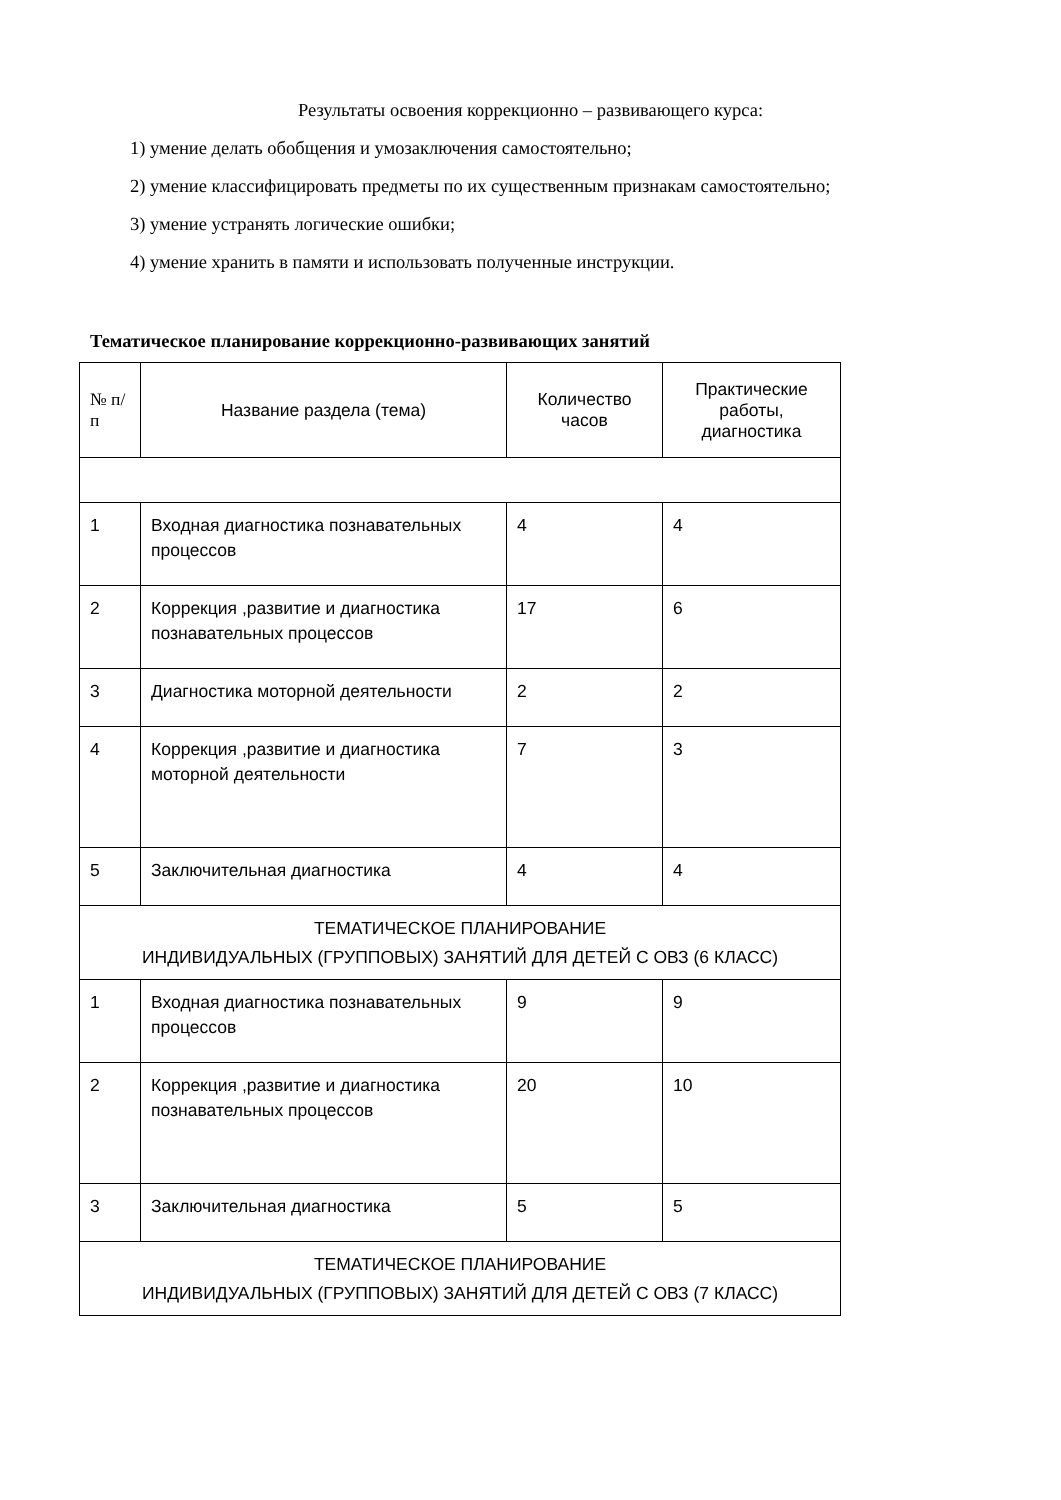Результаты освоения коррекционно – развивающего курса:
1) умение делать обобщения и умозаключения самостоятельно;
2) умение классифицировать предметы по их существенным признакам самостоятельно;
3) умение устранять логические ошибки;
4) умение хранить в памяти и использовать полученные инструкции.
Тематическое планирование коррекционно-развивающих занятий
| № п/п | Название раздела (тема) | Количество часов | Практические работы, диагностика |
| --- | --- | --- | --- |
| 1 | Входная диагностика познавательных процессов | 4 | 4 |
| 2 | Коррекция ,развитие и диагностика познавательных процессов | 17 | 6 |
| 3 | Диагностика моторной деятельности | 2 | 2 |
| 4 | Коррекция ,развитие и диагностика моторной деятельности | 7 | 3 |
| 5 | Заключительная диагностика | 4 | 4 |
| ТЕМАТИЧЕСКОЕ ПЛАНИРОВАНИЕ ИНДИВИДУАЛЬНЫХ (ГРУППОВЫХ) ЗАНЯТИЙ ДЛЯ ДЕТЕЙ С ОВЗ (6 КЛАСС) | | | |
| 1 | Входная диагностика познавательных процессов | 9 | 9 |
| 2 | Коррекция ,развитие и диагностика познавательных процессов | 20 | 10 |
| 3 | Заключительная диагностика | 5 | 5 |
| ТЕМАТИЧЕСКОЕ ПЛАНИРОВАНИЕ ИНДИВИДУАЛЬНЫХ (ГРУППОВЫХ) ЗАНЯТИЙ ДЛЯ ДЕТЕЙ С ОВЗ (7 КЛАСС) | | | |